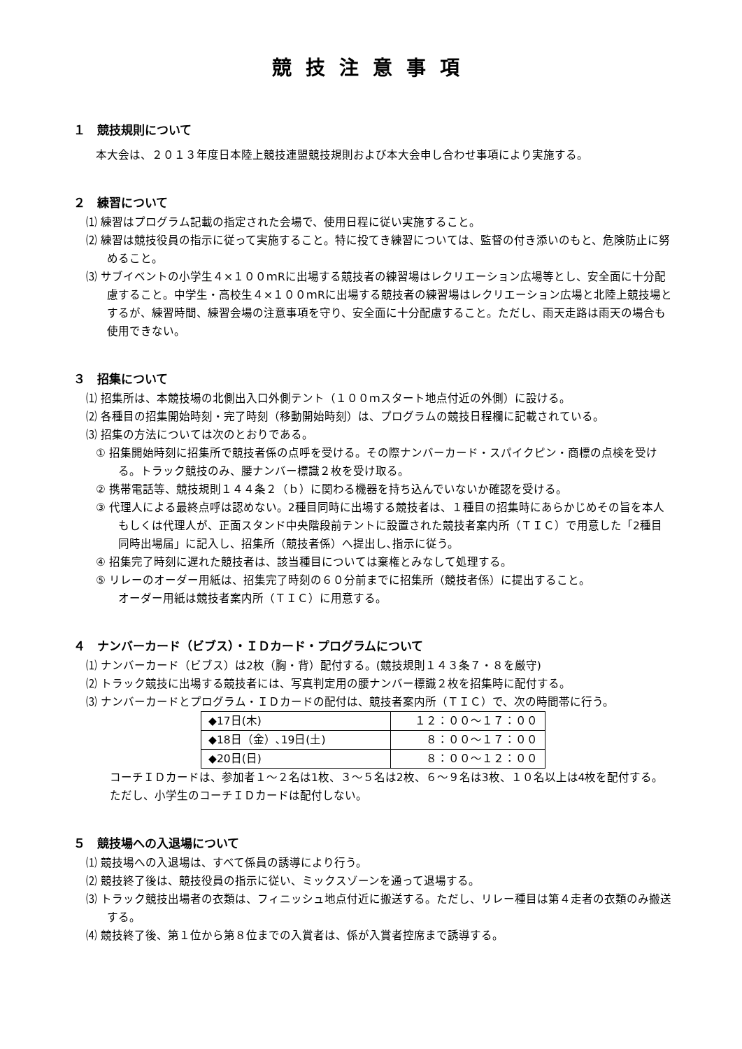競技注意事項
１　競技規則について
本大会は、２０１３年度日本陸上競技連盟競技規則および本大会申し合わせ事項により実施する。
２　練習について
⑴ 練習はプログラム記載の指定された会場で、使用日程に従い実施すること。
⑵ 練習は競技役員の指示に従って実施すること。特に投てき練習については、監督の付き添いのもと、危険防止に努めること。
⑶ サブイベントの小学生４×１００ｍRに出場する競技者の練習場はレクリエーション広場等とし、安全面に十分配慮すること。中学生・高校生４×１００ｍRに出場する競技者の練習場はレクリエーション広場と北陸上競技場とするが、練習時間、練習会場の注意事項を守り、安全面に十分配慮すること。ただし、雨天走路は雨天の場合も使用できない。
３　招集について
⑴ 招集所は、本競技場の北側出入口外側テント（１００ｍスタート地点付近の外側）に設ける。
⑵ 各種目の招集開始時刻・完了時刻（移動開始時刻）は、プログラムの競技日程欄に記載されている。
⑶ 招集の方法については次のとおりである。
① 招集開始時刻に招集所で競技者係の点呼を受ける。その際ナンバーカード・スパイクピン・商標の点検を受ける。トラック競技のみ、腰ナンバー標識２枚を受け取る。
② 携帯電話等、競技規則１４４条２（ｂ）に関わる機器を持ち込んでいないか確認を受ける。
③ 代理人による最終点呼は認めない。2種目同時に出場する競技者は、１種目の招集時にあらかじめその旨を本人もしくは代理人が、正面スタンド中央階段前テントに設置された競技者案内所（ＴＩＣ）で用意した「2種目同時出場届」に記入し、招集所（競技者係）へ提出し､指示に従う。
④ 招集完了時刻に遅れた競技者は、該当種目については棄権とみなして処理する。
⑤ リレーのオーダー用紙は、招集完了時刻の６０分前までに招集所（競技者係）に提出すること。
オーダー用紙は競技者案内所（ＴＩＣ）に用意する。
４　ナンバーカード（ビブス）・ＩＤカード・プログラムについて
⑴ ナンバーカード（ビブス）は2枚（胸・背）配付する。(競技規則１４３条７・８を厳守)
⑵ トラック競技に出場する競技者には、写真判定用の腰ナンバー標識２枚を招集時に配付する。
⑶ ナンバーカードとプログラム・ＩＤカードの配付は、競技者案内所（ＴＩＣ）で、次の時間帯に行う。
| ◆17日(木) | １２：００～１７：００ |
| ◆18日（金）､19日(土) | ８：００～１７：００ |
| ◆20日(日) | ８：００～１２：００ |
コーチＩＤカードは、参加者１～２名は1枚、３～５名は2枚、６～９名は3枚、１０名以上は4枚を配付する。ただし、小学生のコーチＩＤカードは配付しない。
５　競技場への入退場について
⑴ 競技場への入退場は、すべて係員の誘導により行う。
⑵ 競技終了後は、競技役員の指示に従い、ミックスゾーンを通って退場する。
⑶ トラック競技出場者の衣類は、フィニッシュ地点付近に搬送する。ただし、リレー種目は第４走者の衣類のみ搬送する。
⑷ 競技終了後、第１位から第８位までの入賞者は、係が入賞者控席まで誘導する。